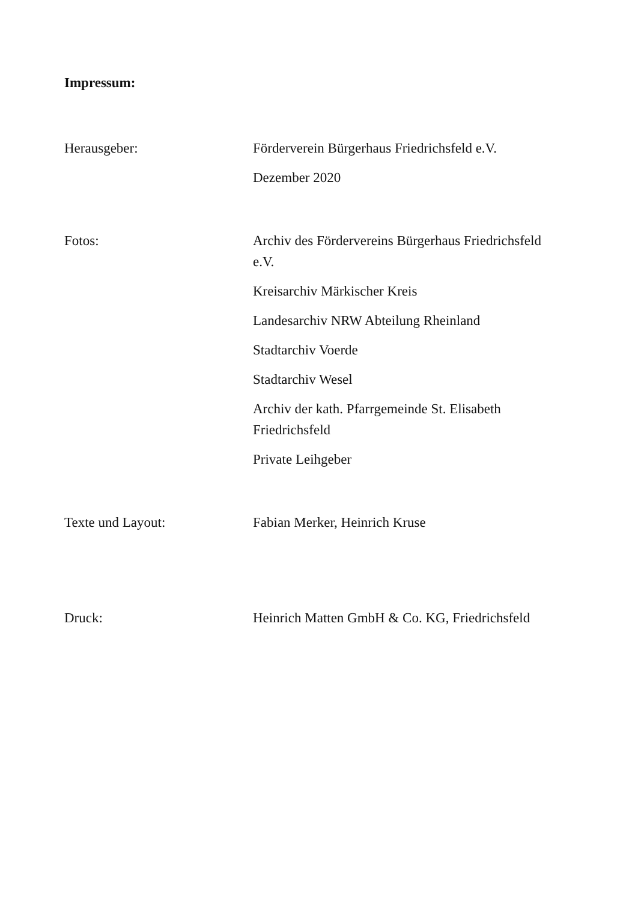Impressum:
Herausgeber: Förderverein Bürgerhaus Friedrichsfeld e.V.
Dezember 2020
Fotos: Archiv des Fördervereins Bürgerhaus Friedrichsfeld e.V.
Kreisarchiv Märkischer Kreis
Landesarchiv NRW Abteilung Rheinland
Stadtarchiv Voerde
Stadtarchiv Wesel
Archiv der kath. Pfarrgemeinde St. Elisabeth Friedrichsfeld
Private Leihgeber
Texte und Layout: Fabian Merker, Heinrich Kruse
Druck: Heinrich Matten GmbH & Co. KG, Friedrichsfeld